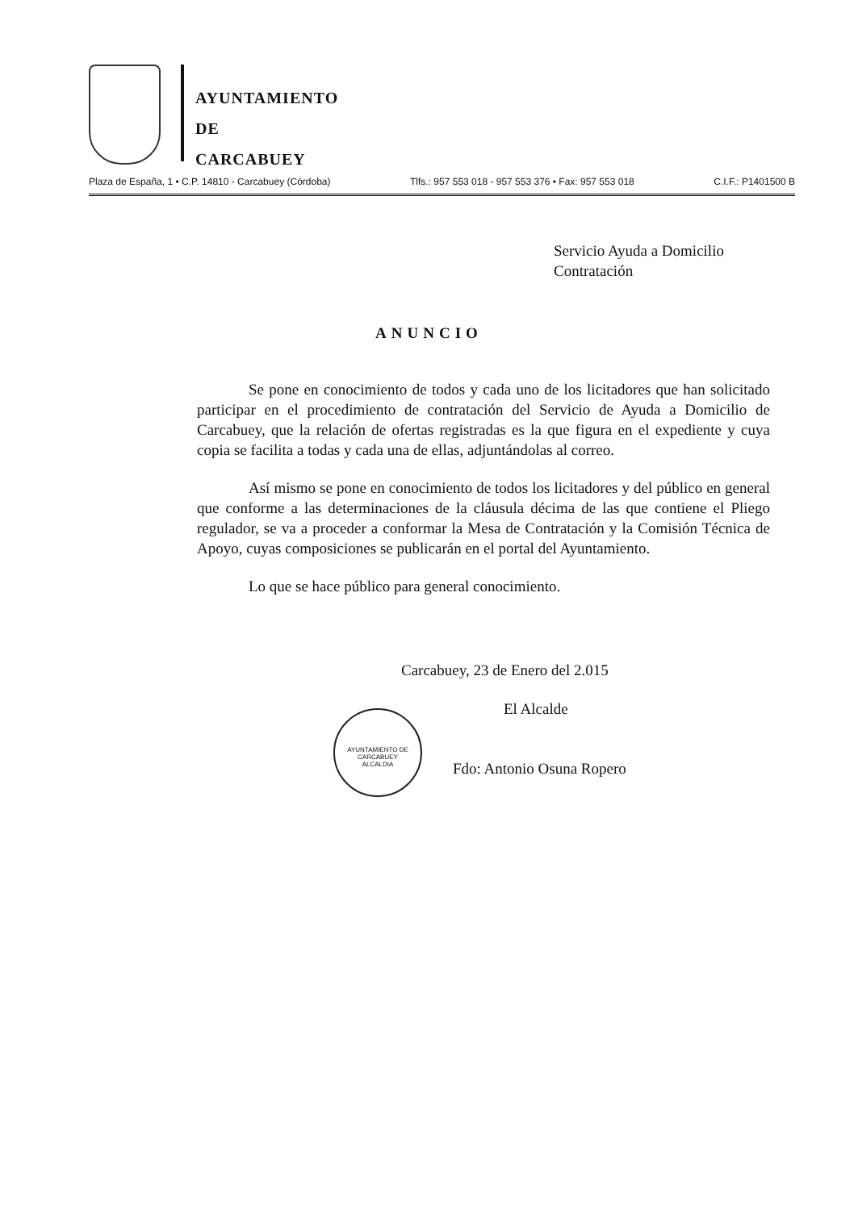AYUNTAMIENTO
DE
CARCABUEY
Plaza de España, 1 • C.P. 14810 - Carcabuey (Córdoba) Tlfs.: 957 553 018 - 957 553 376 • Fax: 957 553 018 C.I.F.: P1401500 B
Servicio Ayuda a Domicilio
Contratación
ANUNCIO
Se pone en conocimiento de todos y cada uno de los licitadores que han solicitado participar en el procedimiento de contratación del Servicio de Ayuda a Domicilio de Carcabuey, que la relación de ofertas registradas es la que figura en el expediente y cuya copia se facilita a todas y cada una de ellas, adjuntándolas al correo.
Así mismo se pone en conocimiento de todos los licitadores y del público en general que conforme a las determinaciones de la cláusula décima de las que contiene el Pliego regulador, se va a proceder a conformar la Mesa de Contratación y la Comisión Técnica de Apoyo, cuyas composiciones se publicarán en el portal del Ayuntamiento.
Lo que se hace público para general conocimiento.
Carcabuey, 23 de Enero del 2.015
El Alcalde
AYUNTAMIENTO DE CARCABUEY
ALCALDIA
Fdo: Antonio Osuna Ropero